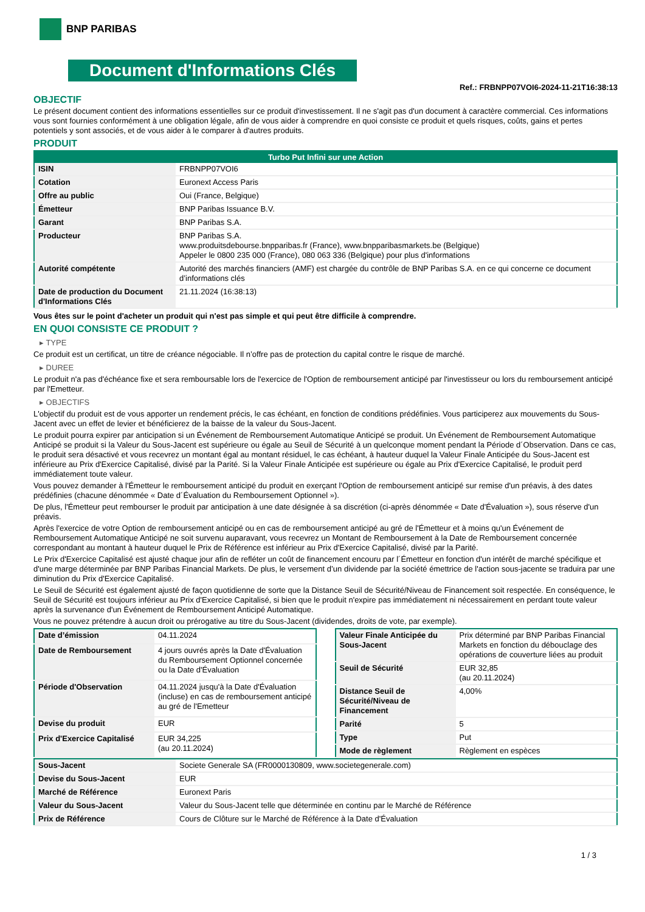BNP PARIBAS
Document d'Informations Clés
Ref.: FRBNPP07VOI6-2024-11-21T16:38:13
OBJECTIF
Le présent document contient des informations essentielles sur ce produit d'investissement. Il ne s'agit pas d'un document à caractère commercial. Ces informations vous sont fournies conformément à une obligation légale, afin de vous aider à comprendre en quoi consiste ce produit et quels risques, coûts, gains et pertes potentiels y sont associés, et de vous aider à le comparer à d'autres produits.
PRODUIT
| Turbo Put Infini sur une Action | |
| --- | --- |
| ISIN | FRBNPP07VOI6 |
| Cotation | Euronext Access Paris |
| Offre au public | Oui (France, Belgique) |
| Émetteur | BNP Paribas Issuance B.V. |
| Garant | BNP Paribas S.A. |
| Producteur | BNP Paribas S.A. www.produitsdebourse.bnpparibas.fr (France), www.bnpparibasmarkets.be (Belgique) Appeler le 0800 235 000 (France), 080 063 336 (Belgique) pour plus d'informations |
| Autorité compétente | Autorité des marchés financiers (AMF) est chargée du contrôle de BNP Paribas S.A. en ce qui concerne ce document d’informations clés |
| Date de production du Document d'Informations Clés | 21.11.2024 (16:38:13) |
Vous êtes sur le point d'acheter un produit qui n'est pas simple et qui peut être difficile à comprendre.
EN QUOI CONSISTE CE PRODUIT ?
▸ TYPE
Ce produit est un certificat, un titre de créance négociable. Il n’offre pas de protection du capital contre le risque de marché.
▸ DUREE
Le produit n'a pas d'échéance fixe et sera remboursable lors de l'exercice de l'Option de remboursement anticipé par l'investisseur ou lors du remboursement anticipé par l'Emetteur.
▸ OBJECTIFS
L'objectif du produit est de vous apporter un rendement précis, le cas échéant, en fonction de conditions prédéfinies. Vous participerez aux mouvements du Sous-Jacent avec un effet de levier et bénéficierez de la baisse de la valeur du Sous-Jacent.
Le produit pourra expirer par anticipation si un Événement de Remboursement Automatique Anticipé se produit. Un Événement de Remboursement Automatique Anticipé se produit si la Valeur du Sous-Jacent est supérieure ou égale au Seuil de Sécurité à un quelconque moment pendant la Période d´Observation. Dans ce cas, le produit sera désactivé et vous recevrez un montant égal au montant résiduel, le cas échéant, à hauteur duquel la Valeur Finale Anticipée du Sous-Jacent est inférieure au Prix d'Exercice Capitalisé, divisé par la Parité. Si la Valeur Finale Anticipée est supérieure ou égale au Prix d'Exercice Capitalisé, le produit perd immédiatement toute valeur.
Vous pouvez demander à l'Émetteur le remboursement anticipé du produit en exerçant l'Option de remboursement anticipé sur remise d'un préavis, à des dates prédéfinies (chacune dénommée « Date d´Évaluation du Remboursement Optionnel »).
De plus, l'Émetteur peut rembourser le produit par anticipation à une date désignée à sa discrétion (ci-après dénommée « Date d'Évaluation »), sous réserve d'un préavis.
Après l'exercice de votre Option de remboursement anticipé ou en cas de remboursement anticipé au gré de l'Émetteur et à moins qu'un Événement de Remboursement Automatique Anticipé ne soit survenu auparavant, vous recevrez un Montant de Remboursement à la Date de Remboursement concernée correspondant au montant à hauteur duquel le Prix de Référence est inférieur au Prix d'Exercice Capitalisé, divisé par la Parité.
Le Prix d'Exercice Capitalisé est ajusté chaque jour afin de refléter un coût de financement encouru par l´Émetteur en fonction d'un intérêt de marché spécifique et d'une marge déterminée par BNP Paribas Financial Markets. De plus, le versement d’un dividende par la société émettrice de l'action sous-jacente se traduira par une diminution du Prix d'Exercice Capitalisé.
Le Seuil de Sécurité est également ajusté de façon quotidienne de sorte que la Distance Seuil de Sécurité/Niveau de Financement soit respectée. En conséquence, le Seuil de Sécurité est toujours inférieur au Prix d'Exercice Capitalisé, si bien que le produit n'expire pas immédiatement ni nécessairement en perdant toute valeur après la survenance d'un Événement de Remboursement Anticipé Automatique.
Vous ne pouvez prétendre à aucun droit ou prérogative au titre du Sous-Jacent (dividendes, droits de vote, par exemple).
| Date d’émission | 04.11.2024 |
| Date de Remboursement | 4 jours ouvrés après la Date d'Évaluation du Remboursement Optionnel concernée ou la Date d'Évaluation |
| Période d'Observation | 04.11.2024 jusqu'à la Date d'Évaluation (incluse) en cas de remboursement anticipé au gré de l'Emetteur |
| Devise du produit | EUR |
| Prix d'Exercice Capitalisé | EUR 34,225 (au 20.11.2024) |
| Valeur Finale Anticipée du Sous-Jacent | Prix déterminé par BNP Paribas Financial Markets en fonction du débouclage des opérations de couverture liées au produit |
| Seuil de Sécurité | EUR 32,85 (au 20.11.2024) |
| Distance Seuil de Sécurité/Niveau de Financement | 4,00% |
| Parité | 5 |
| Type | Put |
| Mode de règlement | Règlement en espèces |
| Sous-Jacent | Societe Generale SA (FR0000130809, www.societegenerale.com) |
| Devise du Sous-Jacent | EUR |
| Marché de Référence | Euronext Paris |
| Valeur du Sous-Jacent | Valeur du Sous-Jacent telle que déterminée en continu par le Marché de Référence |
| Prix de Référence | Cours de Clôture sur le Marché de Référence à la Date d'Évaluation |
1 / 3